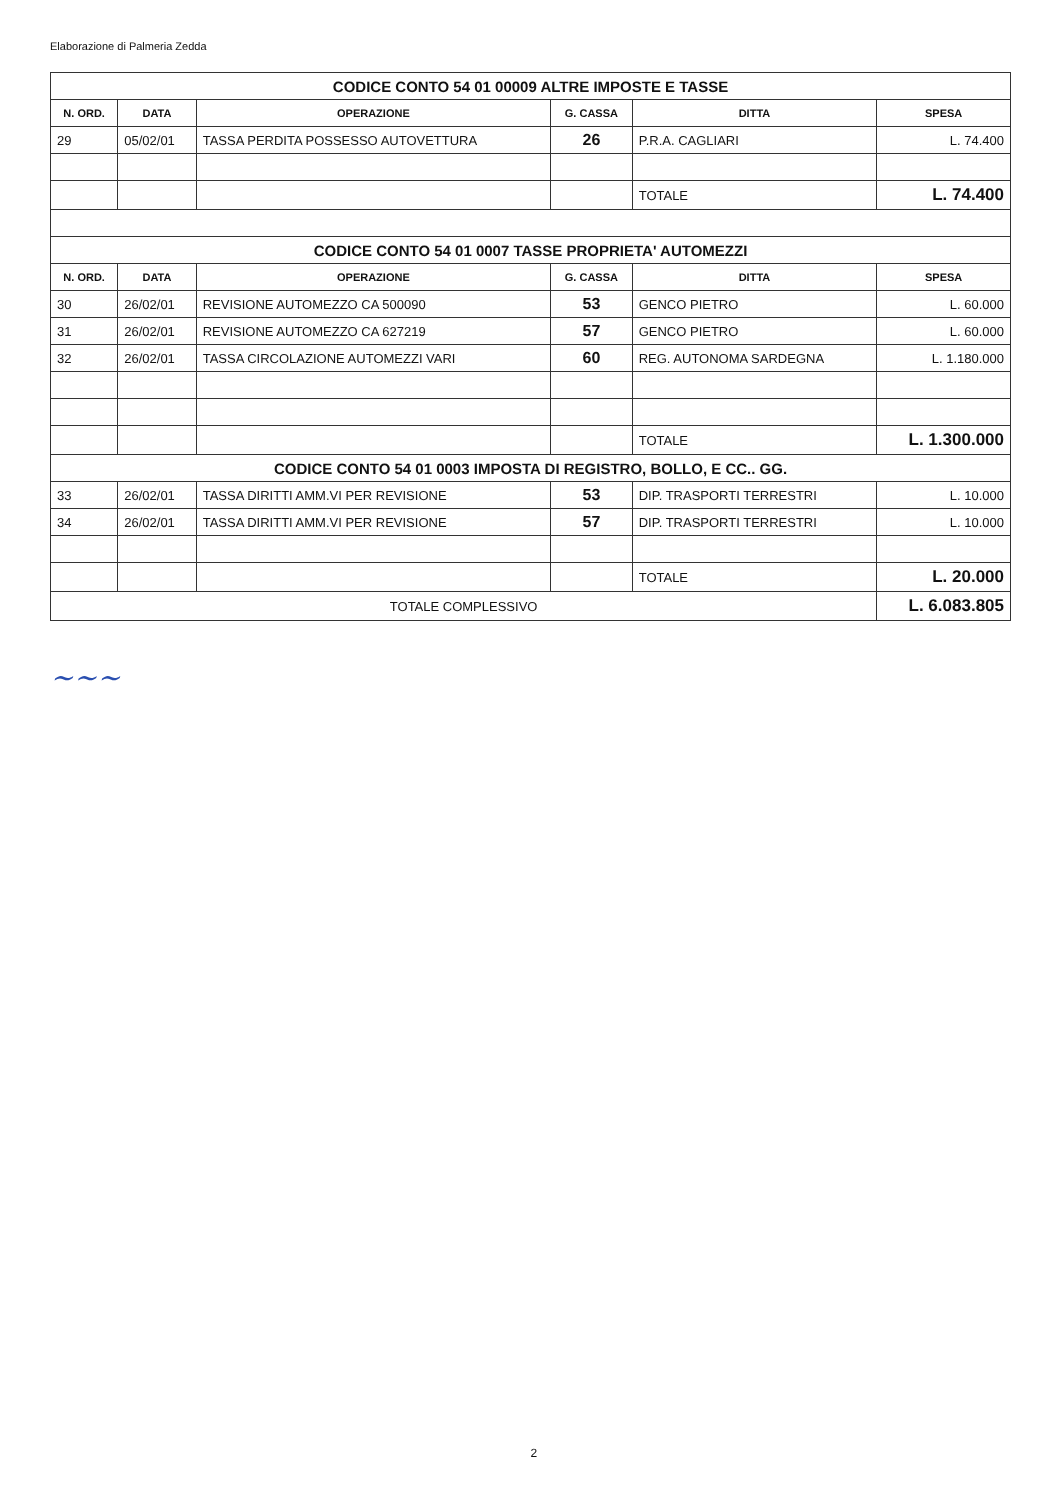Elaborazione di Palmeria Zedda
| CODICE CONTO 54 01 00009 ALTRE IMPOSTE E TASSE | | | | | |
| N. ORD. | DATA | OPERAZIONE | G. CASSA | DITTA | SPESA |
| 29 | 05/02/01 | TASSA PERDITA POSSESSO AUTOVETTURA | 26 | P.R.A. CAGLIARI | L. 74.400 |
| | | | | TOTALE | L. 74.400 |
| CODICE CONTO 54 01 0007 TASSE PROPRIETA' AUTOMEZZI | | | | | |
| N. ORD. | DATA | OPERAZIONE | G. CASSA | DITTA | SPESA |
| 30 | 26/02/01 | REVISIONE AUTOMEZZO CA 500090 | 53 | GENCO PIETRO | L. 60.000 |
| 31 | 26/02/01 | REVISIONE AUTOMEZZO CA 627219 | 57 | GENCO PIETRO | L. 60.000 |
| 32 | 26/02/01 | TASSA CIRCOLAZIONE AUTOMEZZI VARI | 60 | REG. AUTONOMA SARDEGNA | L. 1.180.000 |
| | | | | TOTALE | L. 1.300.000 |
| CODICE CONTO 54 01 0003 IMPOSTA DI REGISTRO, BOLLO, E CC.. GG. | | | | | |
| 33 | 26/02/01 | TASSA DIRITTI AMM.VI PER REVISIONE | 53 | DIP. TRASPORTI TERRESTRI | L. 10.000 |
| 34 | 26/02/01 | TASSA DIRITTI AMM.VI PER REVISIONE | 57 | DIP. TRASPORTI TERRESTRI | L. 10.000 |
| | | | | TOTALE | L. 20.000 |
| TOTALE COMPLESSIVO | | | | | L. 6.083.805 |
~~~
2